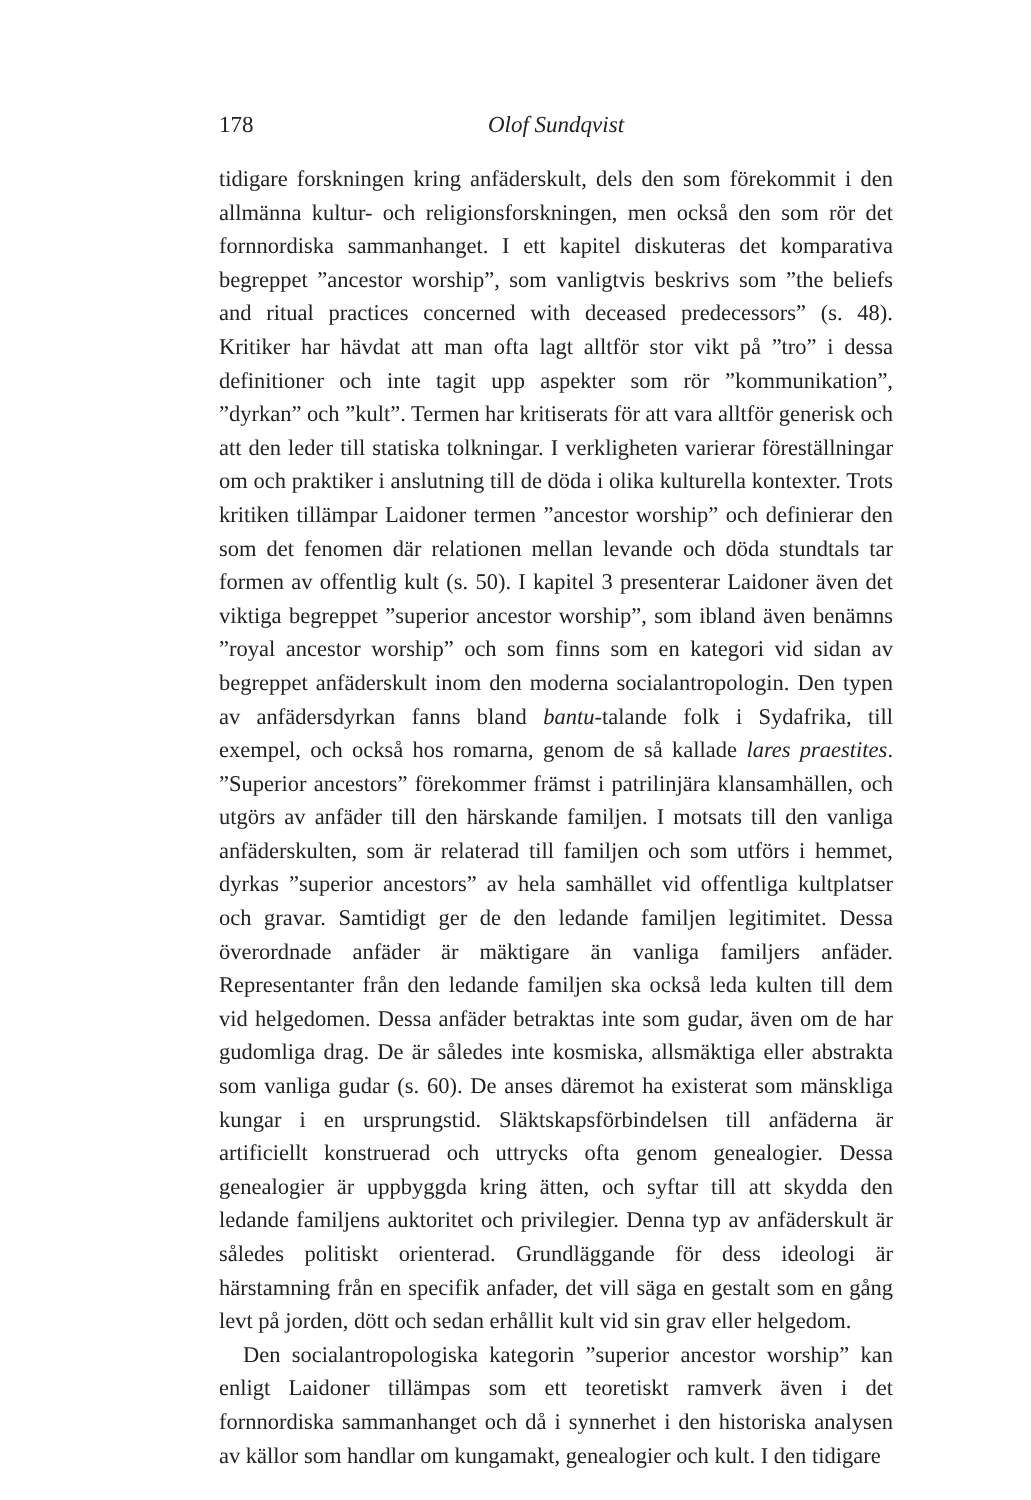178 Olof Sundqvist
tidigare forskningen kring anfäderskult, dels den som förekommit i den allmänna kultur- och religionsforskningen, men också den som rör det fornnordiska sammanhanget. I ett kapitel diskuteras det komparativa begreppet ”ancestor worship”, som vanligtvis beskrivs som ”the beliefs and ritual practices concerned with deceased predecessors” (s. 48). Kritiker har hävdat att man ofta lagt alltför stor vikt på ”tro” i dessa definitioner och inte tagit upp aspekter som rör ”kommunikation”, ”dyrkan” och ”kult”. Termen har kritiserats för att vara alltför generisk och att den leder till statiska tolkningar. I verkligheten varierar föreställningar om och praktiker i anslutning till de döda i olika kulturella kontexter. Trots kritiken tillämpar Laidoner termen ”ancestor worship” och definierar den som det fenomen där relationen mellan levande och döda stundtals tar formen av offentlig kult (s. 50). I kapitel 3 presenterar Laidoner även det viktiga begreppet ”superior ancestor worship”, som ibland även benämns ”royal ancestor worship” och som finns som en kategori vid sidan av begreppet anfäderskult inom den moderna socialantropologin. Den typen av anfädersdyrkan fanns bland bantu-talande folk i Sydafrika, till exempel, och också hos romarna, genom de så kallade lares praestites. ”Superior ancestors” förekommer främst i patrilinjära klansamhällen, och utgörs av anfäder till den härskande familjen. I motsats till den vanliga anfäderskulten, som är relaterad till familjen och som utförs i hemmet, dyrkas ”superior ancestors” av hela samhället vid offentliga kultplatser och gravar. Samtidigt ger de den ledande familjen legitimitet. Dessa överordnade anfäder är mäktigare än vanliga familjers anfäder. Representanter från den ledande familjen ska också leda kulten till dem vid helgedomen. Dessa anfäder betraktas inte som gudar, även om de har gudomliga drag. De är således inte kosmiska, allsmäktiga eller abstrakta som vanliga gudar (s. 60). De anses däremot ha existerat som mänskliga kungar i en ursprungstid. Släktskapsförbindelsen till anfäderna är artificiellt konstruerad och uttrycks ofta genom genealogier. Dessa genealogier är uppbyggda kring ätten, och syftar till att skydda den ledande familjens auktoritet och privilegier. Denna typ av anfäderskult är således politiskt orienterad. Grundläggande för dess ideologi är härstamning från en specifik anfader, det vill säga en gestalt som en gång levt på jorden, dött och sedan erhållit kult vid sin grav eller helgedom.
Den socialantropologiska kategorin ”superior ancestor worship” kan enligt Laidoner tillämpas som ett teoretiskt ramverk även i det fornnordiska sammanhanget och då i synnerhet i den historiska analysen av källor som handlar om kungamakt, genealogier och kult. I den tidigare